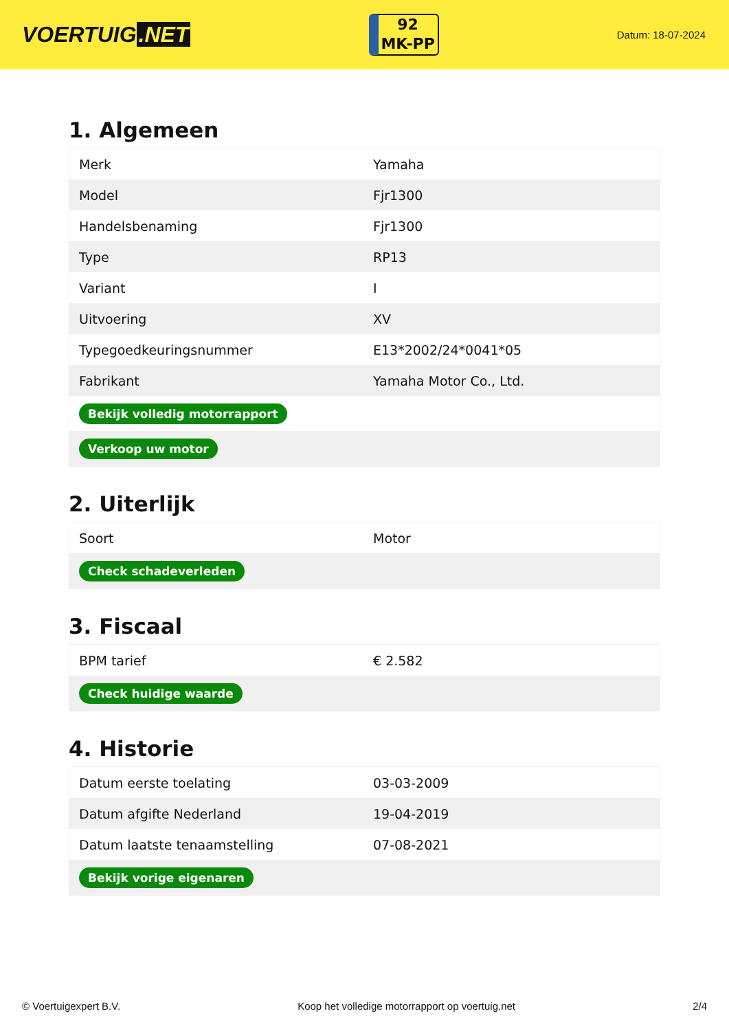VOERTUIG.NET
92
MK-PP
Datum: 18-07-2024
1. Algemeen
| Merk | Yamaha |
| Model | Fjr1300 |
| Handelsbenaming | Fjr1300 |
| Type | RP13 |
| Variant | I |
| Uitvoering | XV |
| Typegoedkeuringsnummer | E13*2002/24*0041*05 |
| Fabrikant | Yamaha Motor Co., Ltd. |
| Bekijk volledig motorrapport | |
| Verkoop uw motor | |
2. Uiterlijk
| Soort | Motor |
| Check schadeverleden | |
3. Fiscaal
| BPM tarief | € 2.582 |
| Check huidige waarde | |
4. Historie
| Datum eerste toelating | 03-03-2009 |
| Datum afgifte Nederland | 19-04-2019 |
| Datum laatste tenaamstelling | 07-08-2021 |
| Bekijk vorige eigenaren | |
© Voertuigexpert B.V. Koop het volledige motorrapport op voertuig.net 2/4